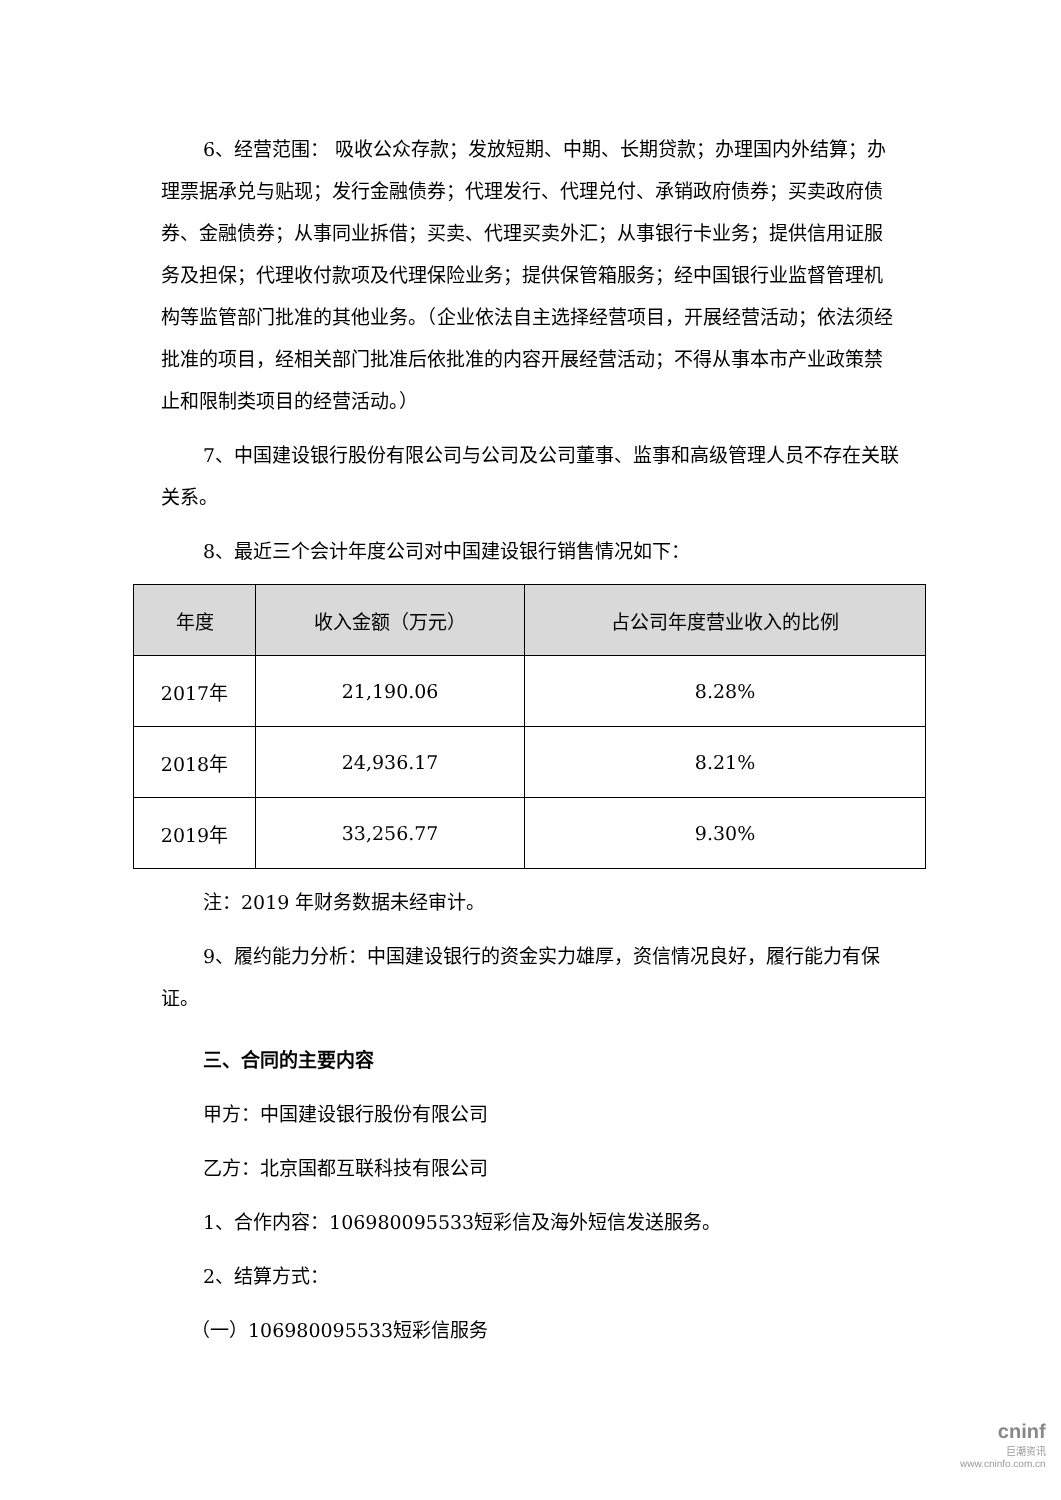6、经营范围： 吸收公众存款；发放短期、中期、长期贷款；办理国内外结算；办理票据承兑与贴现；发行金融债券；代理发行、代理兑付、承销政府债券；买卖政府债券、金融债券；从事同业拆借；买卖、代理买卖外汇；从事银行卡业务；提供信用证服务及担保；代理收付款项及代理保险业务；提供保管箱服务；经中国银行业监督管理机构等监管部门批准的其他业务。（企业依法自主选择经营项目，开展经营活动；依法须经批准的项目，经相关部门批准后依批准的内容开展经营活动；不得从事本市产业政策禁止和限制类项目的经营活动。）
7、中国建设银行股份有限公司与公司及公司董事、监事和高级管理人员不存在关联关系。
8、最近三个会计年度公司对中国建设银行销售情况如下：
| 年度 | 收入金额（万元） | 占公司年度营业收入的比例 |
| --- | --- | --- |
| 2017年 | 21,190.06 | 8.28% |
| 2018年 | 24,936.17 | 8.21% |
| 2019年 | 33,256.77 | 9.30% |
注：2019 年财务数据未经审计。
9、履约能力分析：中国建设银行的资金实力雄厚，资信情况良好，履行能力有保证。
三、合同的主要内容
甲方：中国建设银行股份有限公司
乙方：北京国都互联科技有限公司
1、合作内容：106980095533短彩信及海外短信发送服务。
2、结算方式：
（一）106980095533短彩信服务
cninf
巨潮资讯
www.cninfo.com.cn